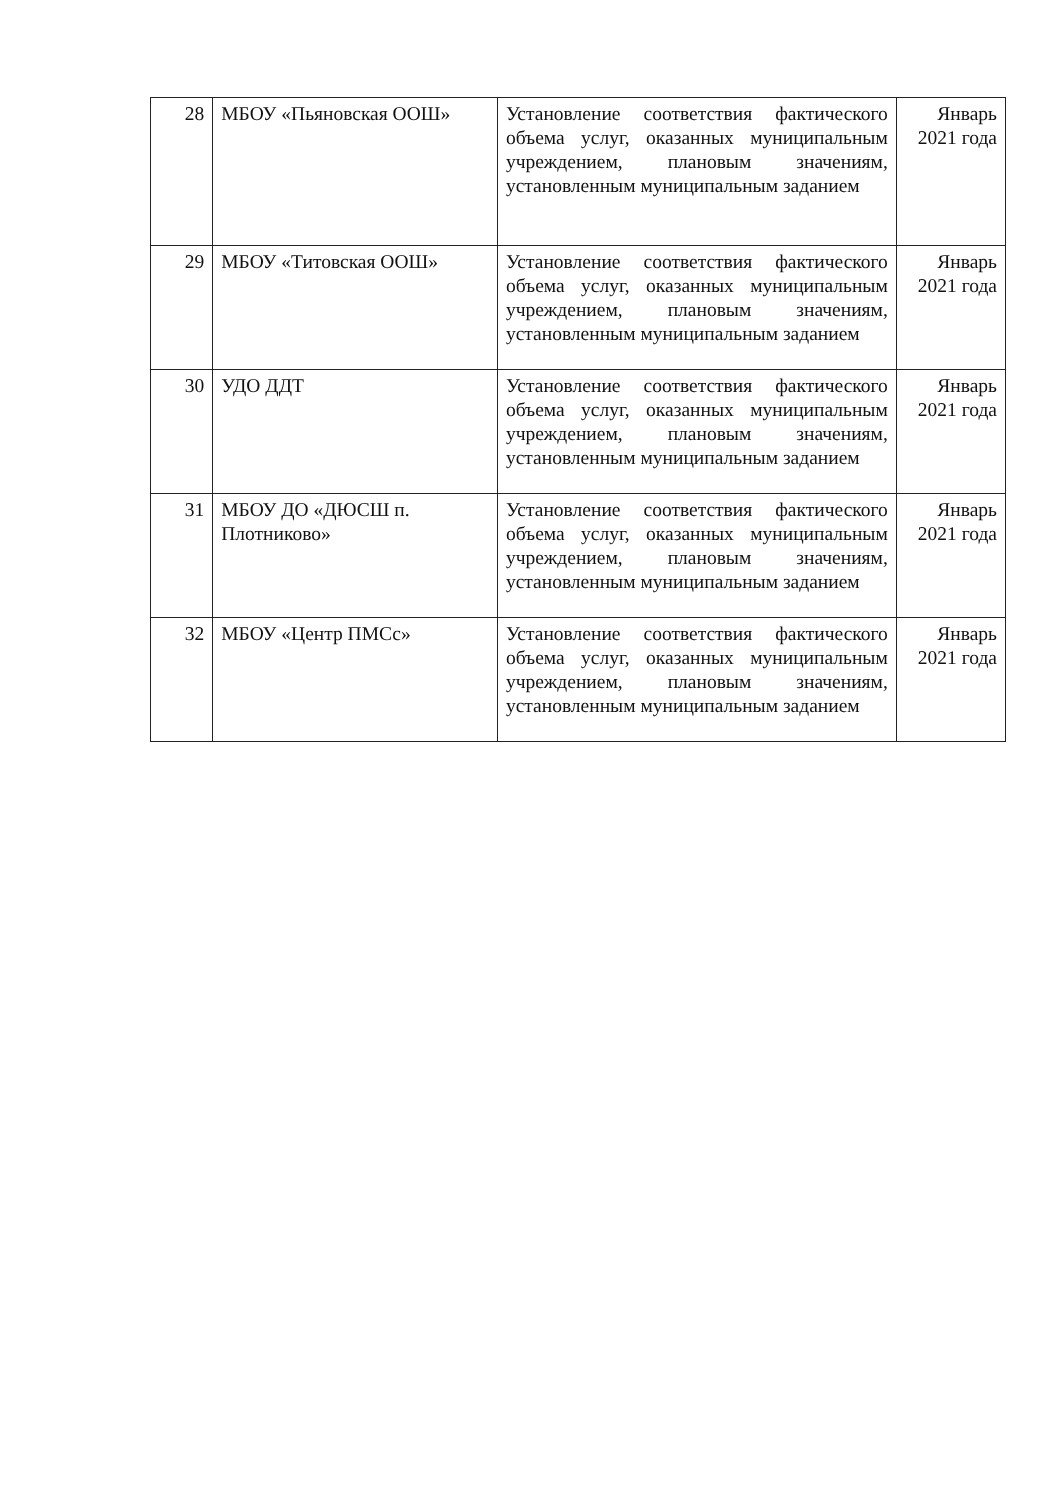| 28 | МБОУ «Пьяновская ООШ» | Установление соответствия фактического объема услуг, оказанных муниципальным учреждением, плановым значениям, установленным муниципальным заданием | Январь 2021 года |
| 29 | МБОУ «Титовская ООШ» | Установление соответствия фактического объема услуг, оказанных муниципальным учреждением, плановым значениям, установленным муниципальным заданием | Январь 2021 года |
| 30 | УДО ДДТ | Установление соответствия фактического объема услуг, оказанных муниципальным учреждением, плановым значениям, установленным муниципальным заданием | Январь 2021 года |
| 31 | МБОУ ДО «ДЮСШ п. Плотниково» | Установление соответствия фактического объема услуг, оказанных муниципальным учреждением, плановым значениям, установленным муниципальным заданием | Январь 2021 года |
| 32 | МБОУ «Центр ПМСс» | Установление соответствия фактического объема услуг, оказанных муниципальным учреждением, плановым значениям, установленным муниципальным заданием | Январь 2021 года |